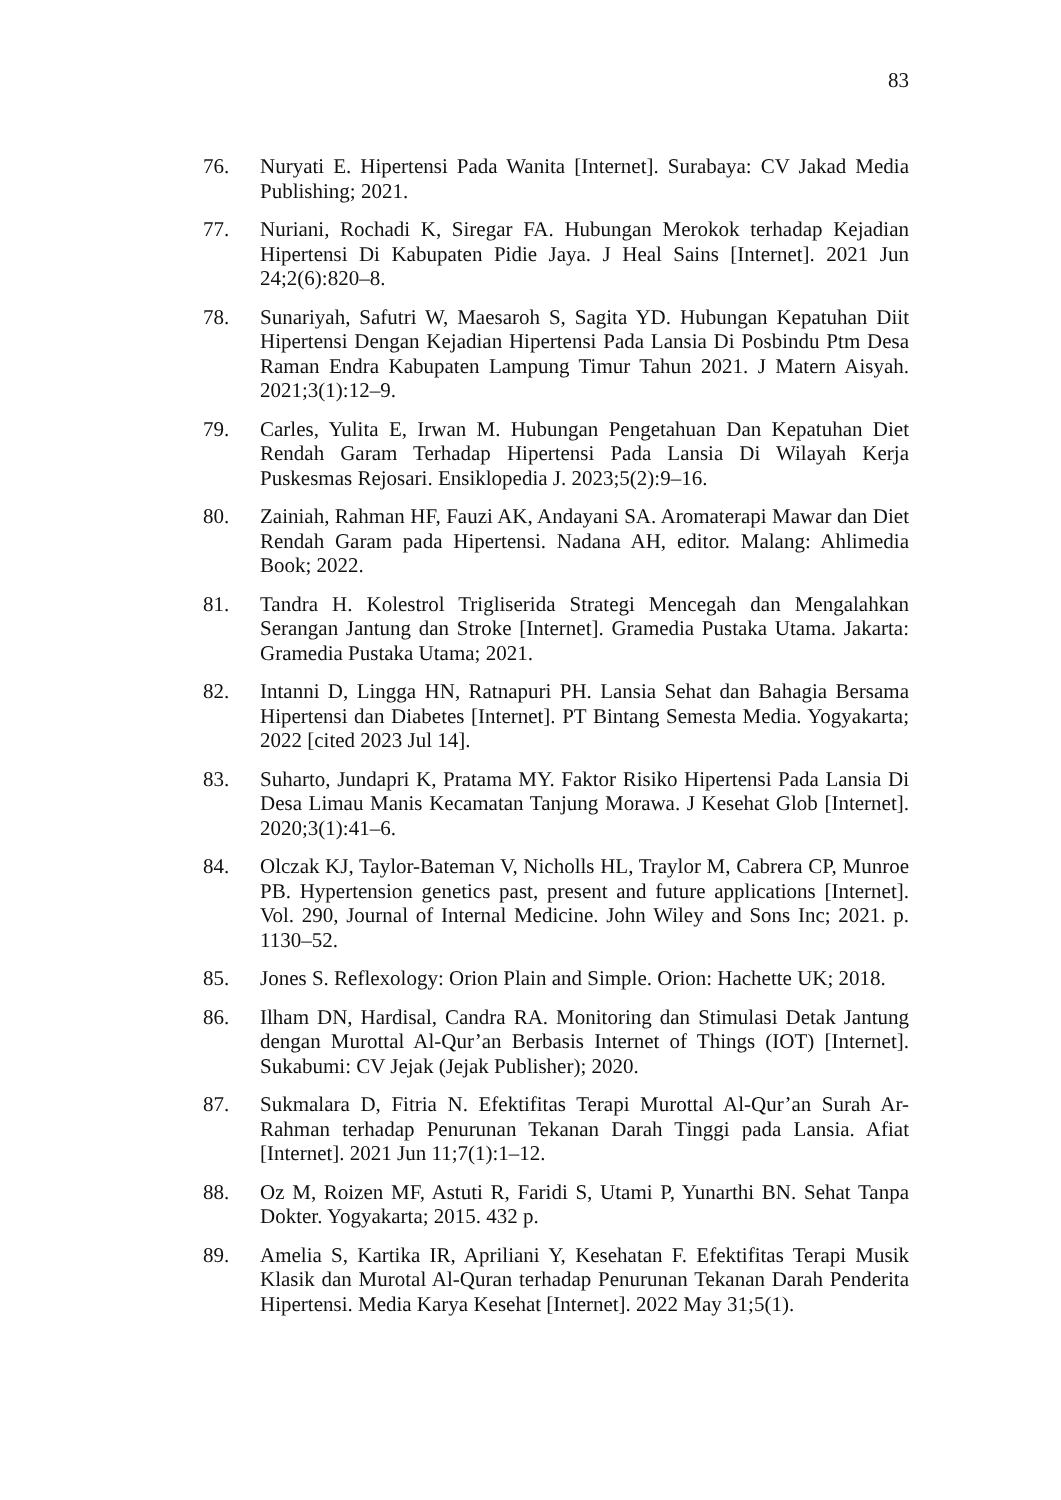83
76. Nuryati E. Hipertensi Pada Wanita [Internet]. Surabaya: CV Jakad Media Publishing; 2021.
77. Nuriani, Rochadi K, Siregar FA. Hubungan Merokok terhadap Kejadian Hipertensi Di Kabupaten Pidie Jaya. J Heal Sains [Internet]. 2021 Jun 24;2(6):820–8.
78. Sunariyah, Safutri W, Maesaroh S, Sagita YD. Hubungan Kepatuhan Diit Hipertensi Dengan Kejadian Hipertensi Pada Lansia Di Posbindu Ptm Desa Raman Endra Kabupaten Lampung Timur Tahun 2021. J Matern Aisyah. 2021;3(1):12–9.
79. Carles, Yulita E, Irwan M. Hubungan Pengetahuan Dan Kepatuhan Diet Rendah Garam Terhadap Hipertensi Pada Lansia Di Wilayah Kerja Puskesmas Rejosari. Ensiklopedia J. 2023;5(2):9–16.
80. Zainiah, Rahman HF, Fauzi AK, Andayani SA. Aromaterapi Mawar dan Diet Rendah Garam pada Hipertensi. Nadana AH, editor. Malang: Ahlimedia Book; 2022.
81. Tandra H. Kolestrol Trigliserida Strategi Mencegah dan Mengalahkan Serangan Jantung dan Stroke [Internet]. Gramedia Pustaka Utama. Jakarta: Gramedia Pustaka Utama; 2021.
82. Intanni D, Lingga HN, Ratnapuri PH. Lansia Sehat dan Bahagia Bersama Hipertensi dan Diabetes [Internet]. PT Bintang Semesta Media. Yogyakarta; 2022 [cited 2023 Jul 14].
83. Suharto, Jundapri K, Pratama MY. Faktor Risiko Hipertensi Pada Lansia Di Desa Limau Manis Kecamatan Tanjung Morawa. J Kesehat Glob [Internet]. 2020;3(1):41–6.
84. Olczak KJ, Taylor-Bateman V, Nicholls HL, Traylor M, Cabrera CP, Munroe PB. Hypertension genetics past, present and future applications [Internet]. Vol. 290, Journal of Internal Medicine. John Wiley and Sons Inc; 2021. p. 1130–52.
85. Jones S. Reflexology: Orion Plain and Simple. Orion: Hachette UK; 2018.
86. Ilham DN, Hardisal, Candra RA. Monitoring dan Stimulasi Detak Jantung dengan Murottal Al-Qur’an Berbasis Internet of Things (IOT) [Internet]. Sukabumi: CV Jejak (Jejak Publisher); 2020.
87. Sukmalara D, Fitria N. Efektifitas Terapi Murottal Al-Qur’an Surah Ar-Rahman terhadap Penurunan Tekanan Darah Tinggi pada Lansia. Afiat [Internet]. 2021 Jun 11;7(1):1–12.
88. Oz M, Roizen MF, Astuti R, Faridi S, Utami P, Yunarthi BN. Sehat Tanpa Dokter. Yogyakarta; 2015. 432 p.
89. Amelia S, Kartika IR, Apriliani Y, Kesehatan F. Efektifitas Terapi Musik Klasik dan Murotal Al-Quran terhadap Penurunan Tekanan Darah Penderita Hipertensi. Media Karya Kesehat [Internet]. 2022 May 31;5(1).